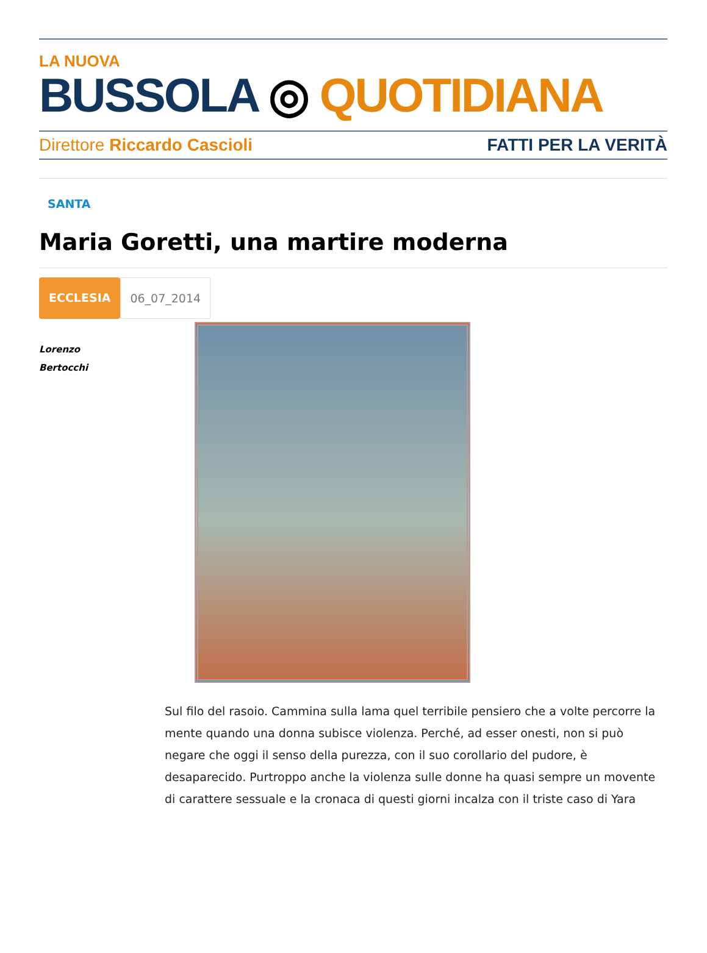LA NUOVA
BUSSOLA ◎ QUOTIDIANA
Direttore Riccardo Cascioli FATTI PER LA VERITÀ
SANTA
Maria Goretti, una martire moderna
ECCLESIA 06_07_2014
Lorenzo
Bertocchi
Sul filo del rasoio. Cammina sulla lama quel terribile pensiero che a volte percorre la mente quando una donna subisce violenza. Perché, ad esser onesti, non si può negare che oggi il senso della purezza, con il suo corollario del pudore, è desaparecido. Purtroppo anche la violenza sulle donne ha quasi sempre un movente di carattere sessuale e la cronaca di questi giorni incalza con il triste caso di Yara